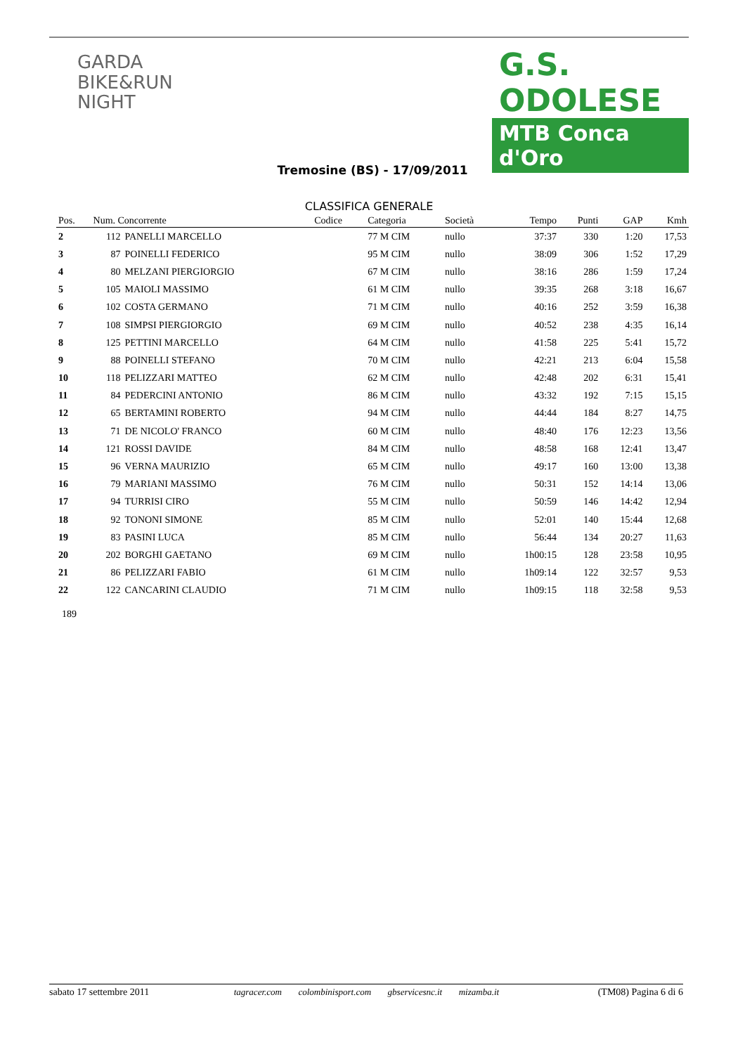GARDA
BIKE&RUN
NIGHT
G.S. ODOLESE
MTB Conca d'Oro
Tremosine (BS) - 17/09/2011
CLASSIFICA GENERALE
| Pos. | Num. Concorrente | | Codice | Categoria | Società | Tempo | Punti | GAP | Kmh |
| --- | --- | --- | --- | --- | --- | --- | --- | --- | --- |
| 2 | 112 | PANELLI MARCELLO | | 77 M CIM | nullo | 37:37 | 330 | 1:20 | 17,53 |
| 3 | 87 | POINELLI FEDERICO | | 95 M CIM | nullo | 38:09 | 306 | 1:52 | 17,29 |
| 4 | 80 | MELZANI PIERGIORGIO | | 67 M CIM | nullo | 38:16 | 286 | 1:59 | 17,24 |
| 5 | 105 | MAIOLI MASSIMO | | 61 M CIM | nullo | 39:35 | 268 | 3:18 | 16,67 |
| 6 | 102 | COSTA GERMANO | | 71 M CIM | nullo | 40:16 | 252 | 3:59 | 16,38 |
| 7 | 108 | SIMPSI PIERGIORGIO | | 69 M CIM | nullo | 40:52 | 238 | 4:35 | 16,14 |
| 8 | 125 | PETTINI MARCELLO | | 64 M CIM | nullo | 41:58 | 225 | 5:41 | 15,72 |
| 9 | 88 | POINELLI STEFANO | | 70 M CIM | nullo | 42:21 | 213 | 6:04 | 15,58 |
| 10 | 118 | PELIZZARI MATTEO | | 62 M CIM | nullo | 42:48 | 202 | 6:31 | 15,41 |
| 11 | 84 | PEDERCINI ANTONIO | | 86 M CIM | nullo | 43:32 | 192 | 7:15 | 15,15 |
| 12 | 65 | BERTAMINI ROBERTO | | 94 M CIM | nullo | 44:44 | 184 | 8:27 | 14,75 |
| 13 | 71 | DE NICOLO' FRANCO | | 60 M CIM | nullo | 48:40 | 176 | 12:23 | 13,56 |
| 14 | 121 | ROSSI DAVIDE | | 84 M CIM | nullo | 48:58 | 168 | 12:41 | 13,47 |
| 15 | 96 | VERNA MAURIZIO | | 65 M CIM | nullo | 49:17 | 160 | 13:00 | 13,38 |
| 16 | 79 | MARIANI MASSIMO | | 76 M CIM | nullo | 50:31 | 152 | 14:14 | 13,06 |
| 17 | 94 | TURRISI CIRO | | 55 M CIM | nullo | 50:59 | 146 | 14:42 | 12,94 |
| 18 | 92 | TONONI SIMONE | | 85 M CIM | nullo | 52:01 | 140 | 15:44 | 12,68 |
| 19 | 83 | PASINI LUCA | | 85 M CIM | nullo | 56:44 | 134 | 20:27 | 11,63 |
| 20 | 202 | BORGHI GAETANO | | 69 M CIM | nullo | 1h00:15 | 128 | 23:58 | 10,95 |
| 21 | 86 | PELIZZARI FABIO | | 61 M CIM | nullo | 1h09:14 | 122 | 32:57 | 9,53 |
| 22 | 122 | CANCARINI CLAUDIO | | 71 M CIM | nullo | 1h09:15 | 118 | 32:58 | 9,53 |
189
sabato 17 settembre 2011 tagracer.com colombinisport.com gbservicesnc.it mizamba.it (TM08) Pagina 6 di 6